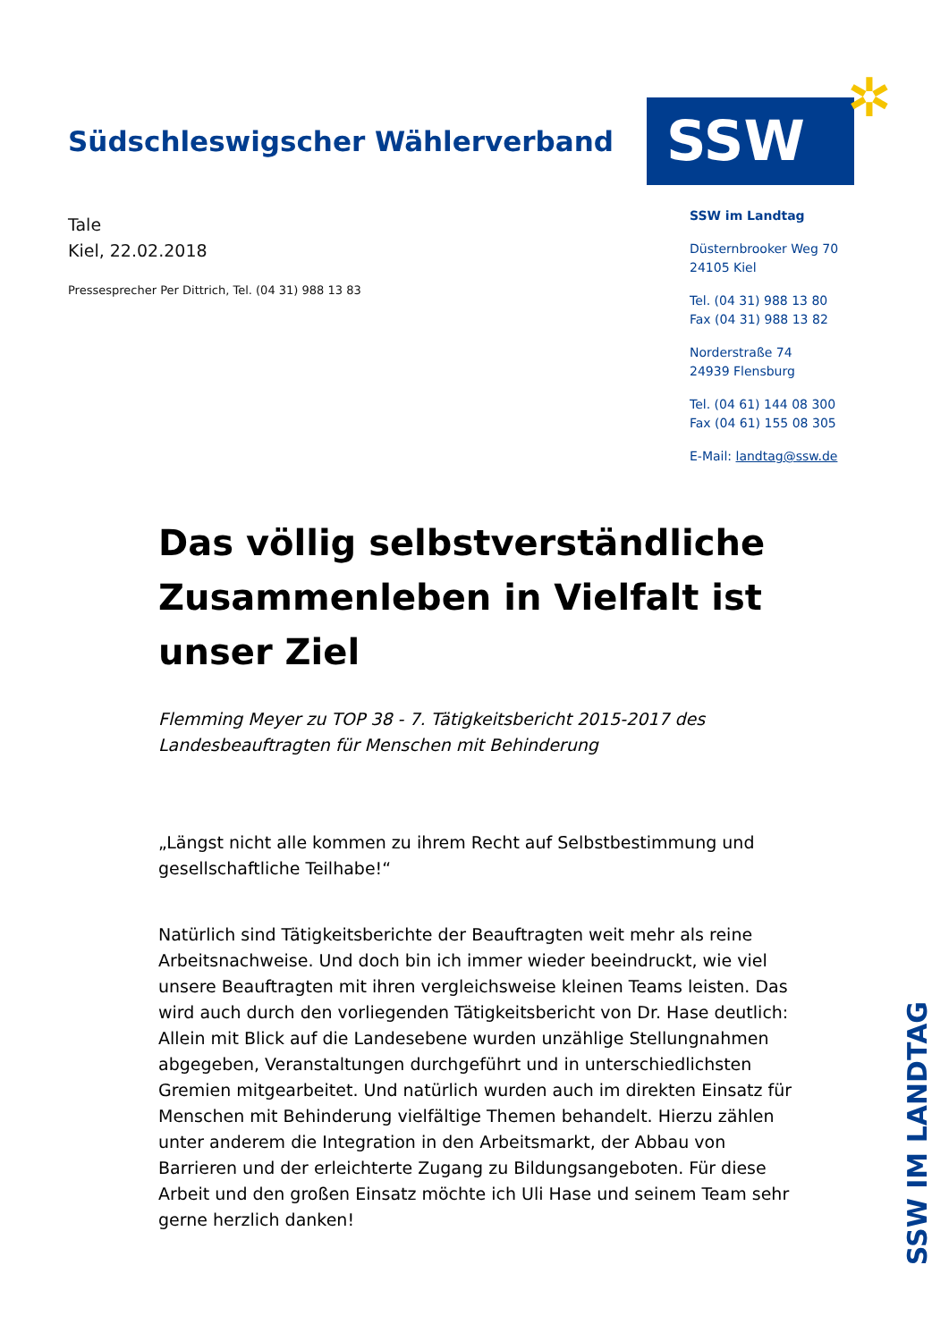Südschleswigscher Wählerverband
SSW ✲
Tale
Kiel, 22.02.2018
Pressesprecher Per Dittrich, Tel. (04 31) 988 13 83
SSW im Landtag
Düsternbrooker Weg 70
24105 Kiel
Tel. (04 31) 988 13 80
Fax (04 31) 988 13 82
Norderstraße 74
24939 Flensburg
Tel. (04 61) 144 08 300
Fax (04 61) 155 08 305
E-Mail: landtag@ssw.de
Das völlig selbstverständliche Zusammenleben in Vielfalt ist unser Ziel
Flemming Meyer zu TOP 38 - 7. Tätigkeitsbericht 2015-2017 des Landesbeauftragten für Menschen mit Behinderung
„Längst nicht alle kommen zu ihrem Recht auf Selbstbestimmung und gesellschaftliche Teilhabe!“
Natürlich sind Tätigkeitsberichte der Beauftragten weit mehr als reine Arbeitsnachweise. Und doch bin ich immer wieder beeindruckt, wie viel unsere Beauftragten mit ihren vergleichsweise kleinen Teams leisten. Das wird auch durch den vorliegenden Tätigkeitsbericht von Dr. Hase deutlich: Allein mit Blick auf die Landesebene wurden unzählige Stellungnahmen abgegeben, Veranstaltungen durchgeführt und in unterschiedlichsten Gremien mitgearbeitet. Und natürlich wurden auch im direkten Einsatz für Menschen mit Behinderung vielfältige Themen behandelt. Hierzu zählen unter anderem die Integration in den Arbeitsmarkt, der Abbau von Barrieren und der erleichterte Zugang zu Bildungsangeboten. Für diese Arbeit und den großen Einsatz möchte ich Uli Hase und seinem Team sehr gerne herzlich danken!
SSW IM LANDTAG